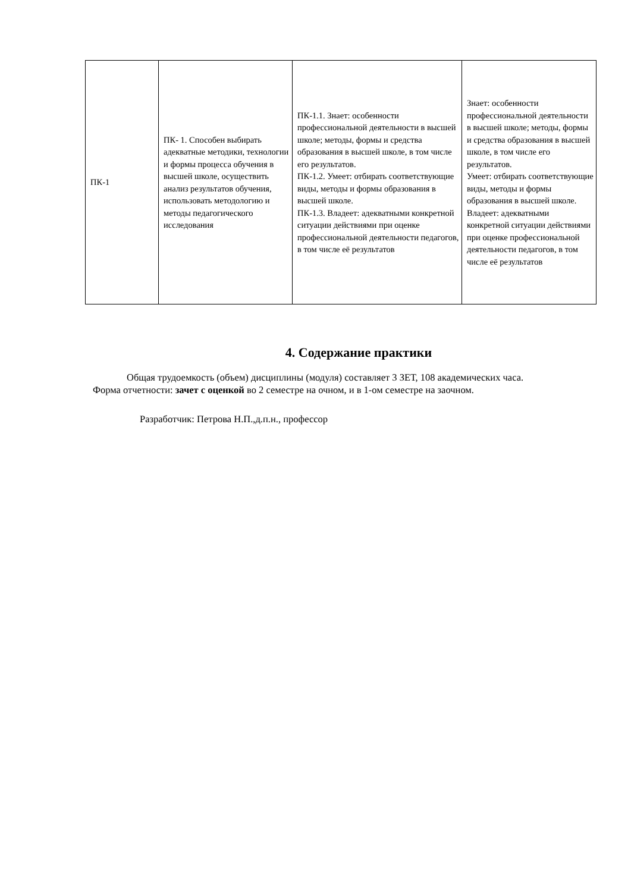| ПК-1 | ПК- 1. Способен выбирать адекватные методики, технологии и формы процесса обучения в высшей школе, осуществить анализ результатов обучения, использовать методологию и методы педагогического исследования | ПК-1.1. Знает: особенности профессиональной деятельности в высшей школе; методы, формы и средства образования в высшей школе, в том числе его результатов. ПК-1.2. Умеет: отбирать соответствующие виды, методы и формы образования в высшей школе. ПК-1.3. Владеет: адекватными конкретной ситуации действиями при оценке профессиональной деятельности педагогов, в том числе её результатов | Знает: особенности профессиональной деятельности в высшей школе; методы, формы и средства образования в высшей школе, в том числе его результатов. Умеет: отбирать соответствующие виды, методы и формы образования в высшей школе. Владеет: адекватными конкретной ситуации действиями при оценке профессиональной деятельности педагогов, в том числе её результатов |
4. Содержание практики
Общая трудоемкость (объем) дисциплины (модуля) составляет 3 ЗЕТ, 108 академических часа.
Форма отчетности: зачет с оценкой во 2 семестре на очном, и в 1-ом семестре на заочном.
Разработчик: Петрова Н.П.,д.п.н., профессор